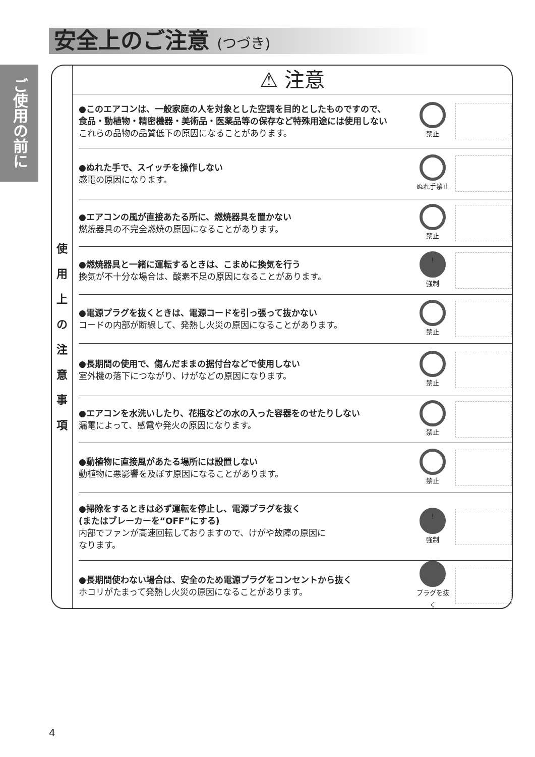安全上のご注意 (つづき)
ご使用の前に
使 用 上 の 注 意 事 項
⚠ 注意
●このエアコンは、一般家庭の人を対象とした空調を目的としたものですので、
食品・動植物・精密機器・美術品・医薬品等の保存など特殊用途には使用しない
これらの品物の品質低下の原因になることがあります。
禁止
●ぬれた手で、スイッチを操作しない
感電の原因になります。
ぬれ手禁止
●エアコンの風が直接あたる所に、燃焼器具を置かない
燃焼器具の不完全燃焼の原因になることがあります。
禁止
●燃焼器具と一緒に運転するときは、こまめに換気を行う
換気が不十分な場合は、酸素不足の原因になることがあります。
!
強制
●電源プラグを抜くときは、電源コードを引っ張って抜かない
コードの内部が断線して、発熱し火災の原因になることがあります。
禁止
●長期間の使用で、傷んだままの据付台などで使用しない
室外機の落下につながり、けがなどの原因になります。
禁止
●エアコンを水洗いしたり、花瓶などの水の入った容器をのせたりしない
漏電によって、感電や発火の原因になります。
禁止
●動植物に直接風があたる場所には設置しない
動植物に悪影響を及ぼす原因になることがあります。
禁止
●掃除をするときは必ず運転を停止し、電源プラグを抜く
(またはブレーカーを“OFF”にする)
内部でファンが高速回転しておりますので、けがや故障の原因に
なります。
!
強制
●長期間使わない場合は、安全のため電源プラグをコンセントから抜く
ホコリがたまって発熱し火災の原因になることがあります。
プラグを抜く
4